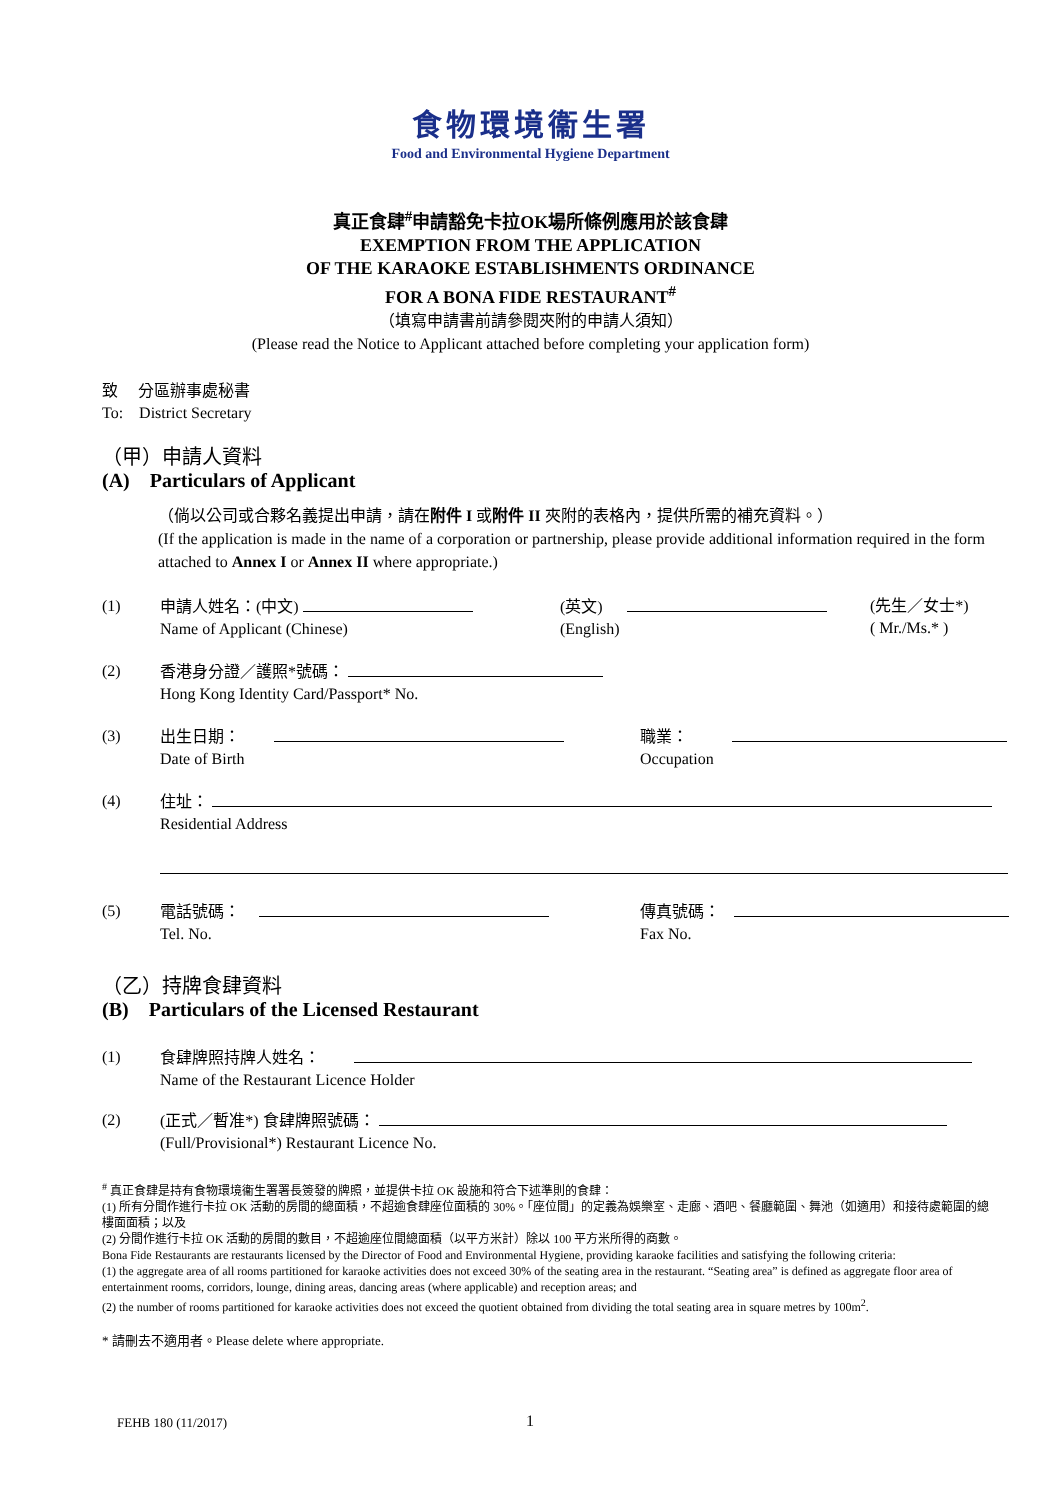食物環境衞生署
Food and Environmental Hygiene Department
真正食肆<sup>#</sup>申請豁免卡拉OK場所條例應用於該食肆
EXEMPTION FROM THE APPLICATION
OF THE KARAOKE ESTABLISHMENTS ORDINANCE
FOR A BONA FIDE RESTAURANT<sup>#</sup>
（填寫申請書前請參閱夾附的申請人須知）
(Please read the Notice to Applicant attached before completing your application form)
致　 分區辦事處秘書
To:　District Secretary
（甲）申請人資料
(A)　Particulars of Applicant
（倘以公司或合夥名義提出申請，請在附件 I 或附件 II 夾附的表格內，提供所需的補充資料。）
(If the application is made in the name of a corporation or partnership, please provide additional information required in the form attached to Annex I or Annex II where appropriate.)
(1) 申請人姓名：(中文)
Name of Applicant (Chinese)
(英文)
(English)
(先生／女士*)
( Mr./Ms.* )
(2) 香港身分證／護照*號碼：
Hong Kong Identity Card/Passport* No.
(3) 出生日期：
Date of Birth
職業：
Occupation
(4) 住址：
Residential Address
(5) 電話號碼：
Tel. No.
傳真號碼：
Fax No.
（乙）持牌食肆資料
(B)　Particulars of the Licensed Restaurant
(1) 食肆牌照持牌人姓名：
Name of the Restaurant Licence Holder
(2) (正式／暫准*) 食肆牌照號碼：
(Full/Provisional*) Restaurant Licence No.
<sup>#</sup> 真正食肆是持有食物環境衞生署署長簽發的牌照，並提供卡拉 OK 設施和符合下述準則的食肆：
(1) 所有分間作進行卡拉 OK 活動的房間的總面積，不超逾食肆座位面積的 30%。「座位間」的定義為娛樂室、走廊、酒吧、餐廳範圍、舞池（如適用）和接待處範圍的總樓面面積；以及
(2) 分間作進行卡拉 OK 活動的房間的數目，不超逾座位間總面積（以平方米計）除以 100 平方米所得的商數。
Bona Fide Restaurants are restaurants licensed by the Director of Food and Environmental Hygiene, providing karaoke facilities and satisfying the following criteria:
(1) the aggregate area of all rooms partitioned for karaoke activities does not exceed 30% of the seating area in the restaurant. “Seating area” is defined as aggregate floor area of entertainment rooms, corridors, lounge, dining areas, dancing areas (where applicable) and reception areas; and
(2) the number of rooms partitioned for karaoke activities does not exceed the quotient obtained from dividing the total seating area in square metres by 100m<sup>2</sup>.
* 請刪去不適用者。Please delete where appropriate.
FEHB 180 (11/2017) 1